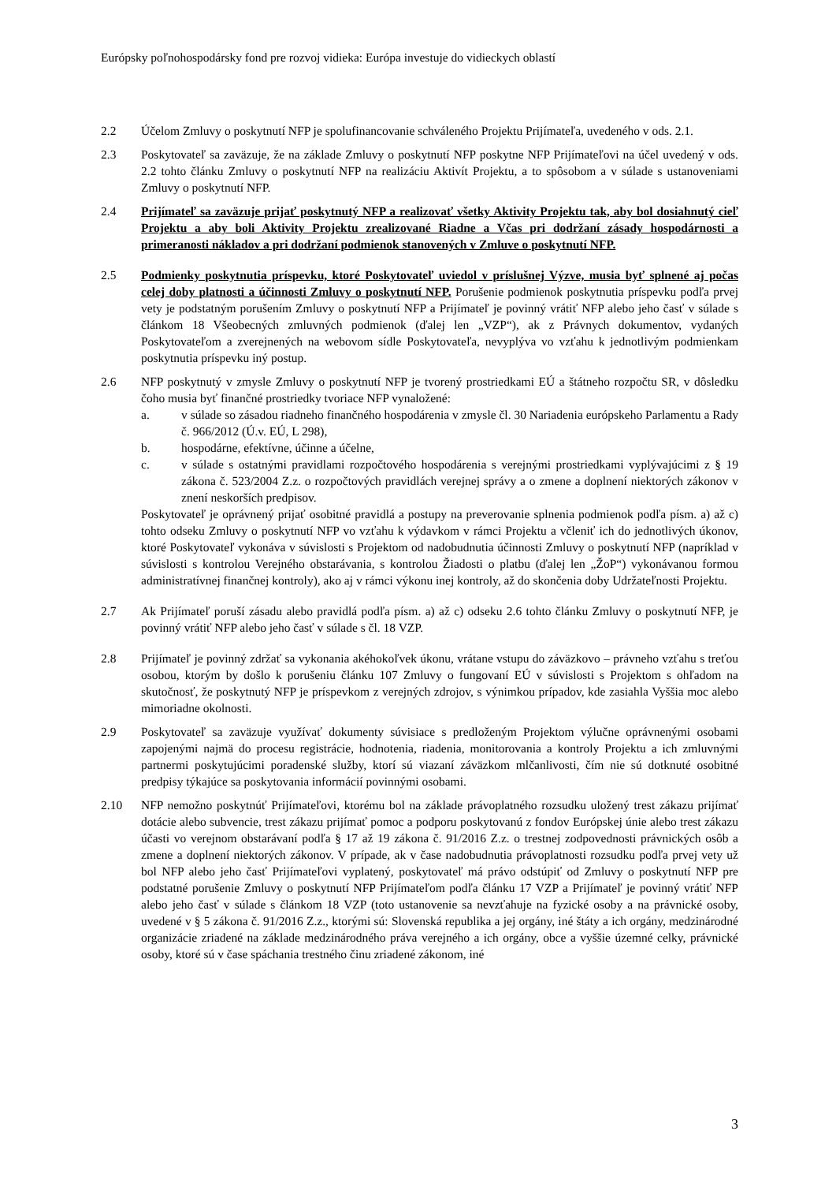Európsky poľnohospodársky fond pre rozvoj vidieka: Európa investuje do vidieckych oblastí
2.2 Účelom Zmluvy o poskytnutí NFP je spolufinancovanie schváleného Projektu Prijímateľa, uvedeného v ods. 2.1.
2.3 Poskytovateľ sa zaväzuje, že na základe Zmluvy o poskytnutí NFP poskytne NFP Prijímateľovi na účel uvedený v ods. 2.2 tohto článku Zmluvy o poskytnutí NFP na realizáciu Aktivít Projektu, a to spôsobom a v súlade s ustanoveniami Zmluvy o poskytnutí NFP.
2.4 Prijímateľ sa zaväzuje prijať poskytnutý NFP a realizovať všetky Aktivity Projektu tak, aby bol dosiahnutý cieľ Projektu a aby boli Aktivity Projektu zrealizované Riadne a Včas pri dodržaní zásady hospodárnosti a primeranosti nákladov a pri dodržaní podmienok stanovených v Zmluve o poskytnutí NFP.
2.5 Podmienky poskytnutia príspevku, ktoré Poskytovateľ uviedol v príslušnej Výzve, musia byť splnené aj počas celej doby platnosti a účinnosti Zmluvy o poskytnutí NFP. Porušenie podmienok poskytnutia príspevku podľa prvej vety je podstatným porušením Zmluvy o poskytnutí NFP a Prijímateľ je povinný vrátiť NFP alebo jeho časť v súlade s článkom 18 Všeobecných zmluvných podmienok (ďalej len „VZP“), ak z Právnych dokumentov, vydaných Poskytovateľom a zverejnených na webovom sídle Poskytovateľa, nevyplýva vo vzťahu k jednotlivým podmienkam poskytnutia príspevku iný postup.
2.6 NFP poskytnutý v zmysle Zmluvy o poskytnutí NFP je tvorený prostriedkami EÚ a štátneho rozpočtu SR, v dôsledku čoho musia byť finančné prostriedky tvoriace NFP vynaložené:
a. v súlade so zásadou riadneho finančného hospodárenia v zmysle čl. 30 Nariadenia európskeho Parlamentu a Rady č. 966/2012 (Ú.v. EÚ, L 298),
b. hospodárne, efektívne, účinne a účelne,
c. v súlade s ostatnými pravidlami rozpočtového hospodárenia s verejnými prostriedkami vyplývajúcimi z § 19 zákona č. 523/2004 Z.z. o rozpočtových pravidlách verejnej správy a o zmene a doplnení niektorých zákonov v znení neskorších predpisov.
Poskytovateľ je oprávnený prijať osobitné pravidlá a postupy na preverovanie splnenia podmienok podľa písm. a) až c) tohto odseku Zmluvy o poskytnutí NFP vo vzťahu k výdavkom v rámci Projektu a včleniť ich do jednotlivých úkonov, ktoré Poskytovateľ vykonáva v súvislosti s Projektom od nadobudnutia účinnosti Zmluvy o poskytnutí NFP (napríklad v súvislosti s kontrolou Verejného obstarávania, s kontrolou Žiadosti o platbu (ďalej len „ŽoP“) vykonávanou formou administratívnej finančnej kontroly), ako aj v rámci výkonu inej kontroly, až do skončenia doby Udržateľnosti Projektu.
2.7 Ak Prijímateľ poruší zásadu alebo pravidlá podľa písm. a) až c) odseku 2.6 tohto článku Zmluvy o poskytnutí NFP, je povinný vrátiť NFP alebo jeho časť v súlade s čl. 18 VZP.
2.8 Prijímateľ je povinný zdržať sa vykonania akéhokoľvek úkonu, vrátane vstupu do záväzkovo – právneho vzťahu s treťou osobou, ktorým by došlo k porušeniu článku 107 Zmluvy o fungovaní EÚ v súvislosti s Projektom s ohľadom na skutočnosť, že poskytnutý NFP je príspevkom z verejných zdrojov, s výnimkou prípadov, kde zasiahla Vyššia moc alebo mimoriadne okolnosti.
2.9 Poskytovateľ sa zaväzuje využívať dokumenty súvisiace s predloženým Projektom výlučne oprávnenými osobami zapojenými najmä do procesu registrácie, hodnotenia, riadenia, monitorovania a kontroly Projektu a ich zmluvnými partnermi poskytujúcimi poradenské služby, ktorí sú viazaní záväzkom mlčanlivosti, čím nie sú dotknuté osobitné predpisy týkajúce sa poskytovania informácií povinnými osobami.
2.10 NFP nemožno poskytnúť Prijímateľovi, ktorému bol na základe právoplatného rozsudku uložený trest zákazu prijímať dotácie alebo subvencie, trest zákazu prijímať pomoc a podporu poskytovanú z fondov Európskej únie alebo trest zákazu účasti vo verejnom obstarávaní podľa § 17 až 19 zákona č. 91/2016 Z.z. o trestnej zodpovednosti právnických osôb a zmene a doplnení niektorých zákonov. V prípade, ak v čase nadobudnutia právoplatnosti rozsudku podľa prvej vety už bol NFP alebo jeho časť Prijímateľovi vyplatený, poskytovateľ má právo odstúpiť od Zmluvy o poskytnutí NFP pre podstatné porušenie Zmluvy o poskytnutí NFP Prijímateľom podľa článku 17 VZP a Prijímateľ je povinný vrátiť NFP alebo jeho časť v súlade s článkom 18 VZP (toto ustanovenie sa nevzťahuje na fyzické osoby a na právnické osoby, uvedené v § 5 zákona č. 91/2016 Z.z., ktorými sú: Slovenská republika a jej orgány, iné štáty a ich orgány, medzinárodné organizácie zriadené na základe medzinárodného práva verejného a ich orgány, obce a vyššie územné celky, právnické osoby, ktoré sú v čase spáchania trestného činu zriadené zákonom, iné
3